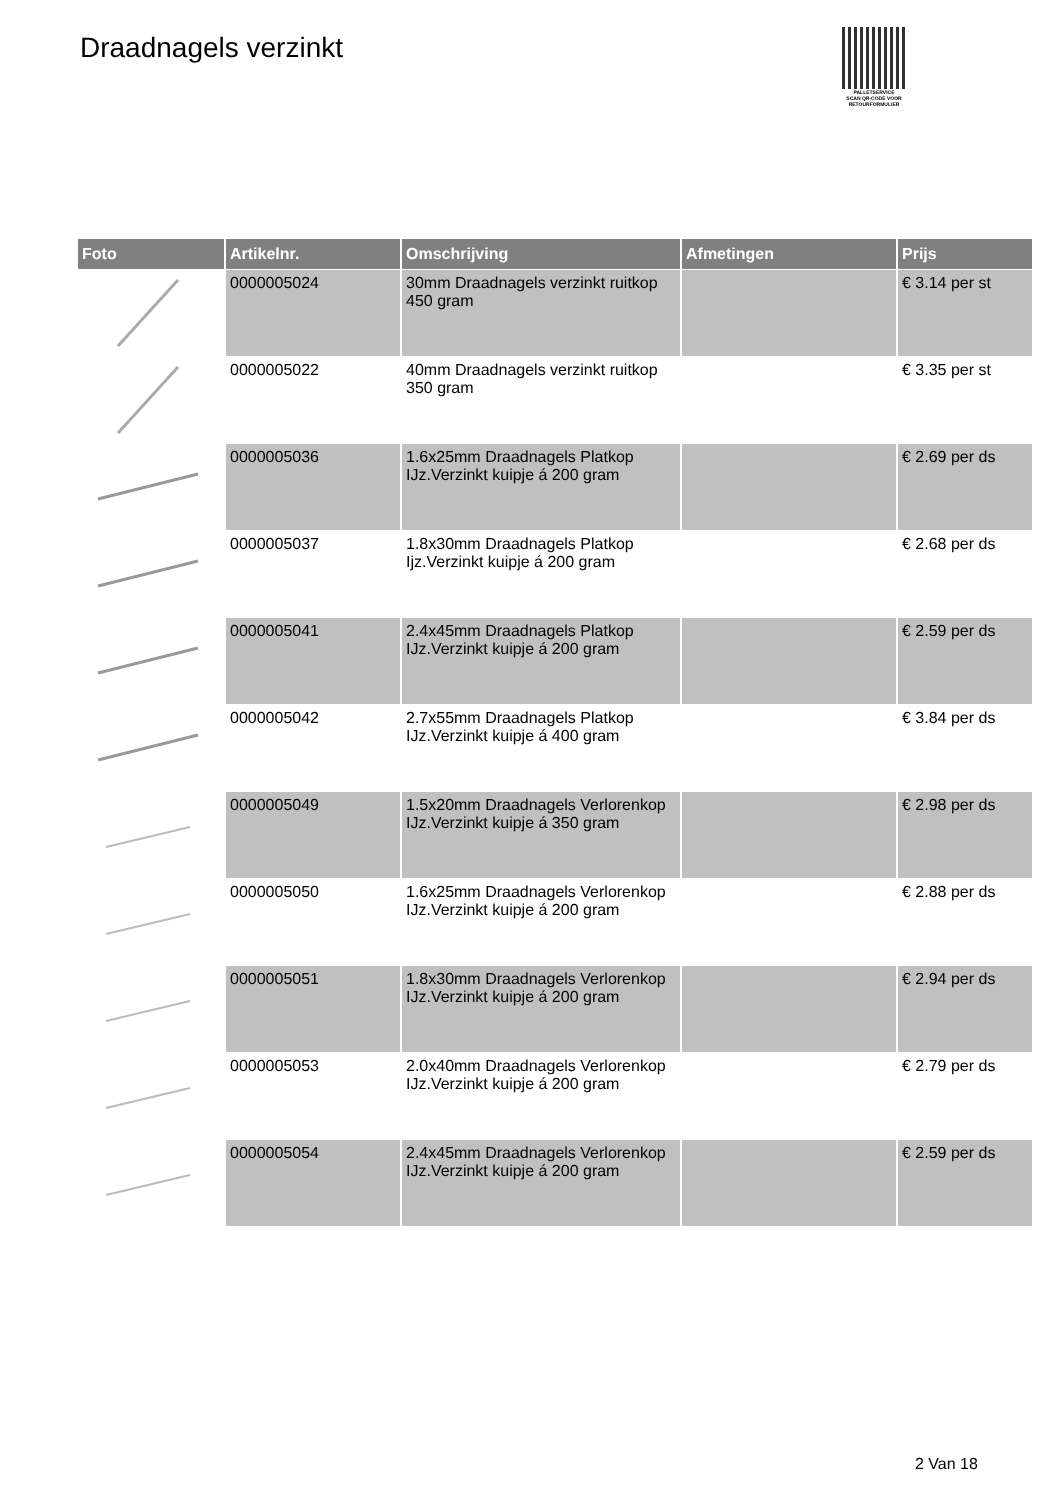Draadnagels verzinkt
PALLETSERVICE
SCAN QR-CODE VOOR RETOURFORMULIER
| Foto | Artikelnr. | Omschrijving | Afmetingen | Prijs |
| --- | --- | --- | --- | --- |
| | 0000005024 | 30mm Draadnagels verzinkt ruitkop 450 gram | | € 3.14 per st |
| | 0000005022 | 40mm Draadnagels verzinkt ruitkop 350 gram | | € 3.35 per st |
| | 0000005036 | 1.6x25mm Draadnagels Platkop IJz.Verzinkt kuipje á 200 gram | | € 2.69 per ds |
| | 0000005037 | 1.8x30mm Draadnagels Platkop Ijz.Verzinkt kuipje á 200 gram | | € 2.68 per ds |
| | 0000005041 | 2.4x45mm Draadnagels Platkop IJz.Verzinkt kuipje á 200 gram | | € 2.59 per ds |
| | 0000005042 | 2.7x55mm Draadnagels Platkop IJz.Verzinkt kuipje á 400 gram | | € 3.84 per ds |
| | 0000005049 | 1.5x20mm Draadnagels Verlorenkop IJz.Verzinkt kuipje á 350 gram | | € 2.98 per ds |
| | 0000005050 | 1.6x25mm Draadnagels Verlorenkop IJz.Verzinkt kuipje á 200 gram | | € 2.88 per ds |
| | 0000005051 | 1.8x30mm Draadnagels Verlorenkop IJz.Verzinkt kuipje á 200 gram | | € 2.94 per ds |
| | 0000005053 | 2.0x40mm Draadnagels Verlorenkop IJz.Verzinkt kuipje á 200 gram | | € 2.79 per ds |
| | 0000005054 | 2.4x45mm Draadnagels Verlorenkop IJz.Verzinkt kuipje á 200 gram | | € 2.59 per ds |
2 Van 18